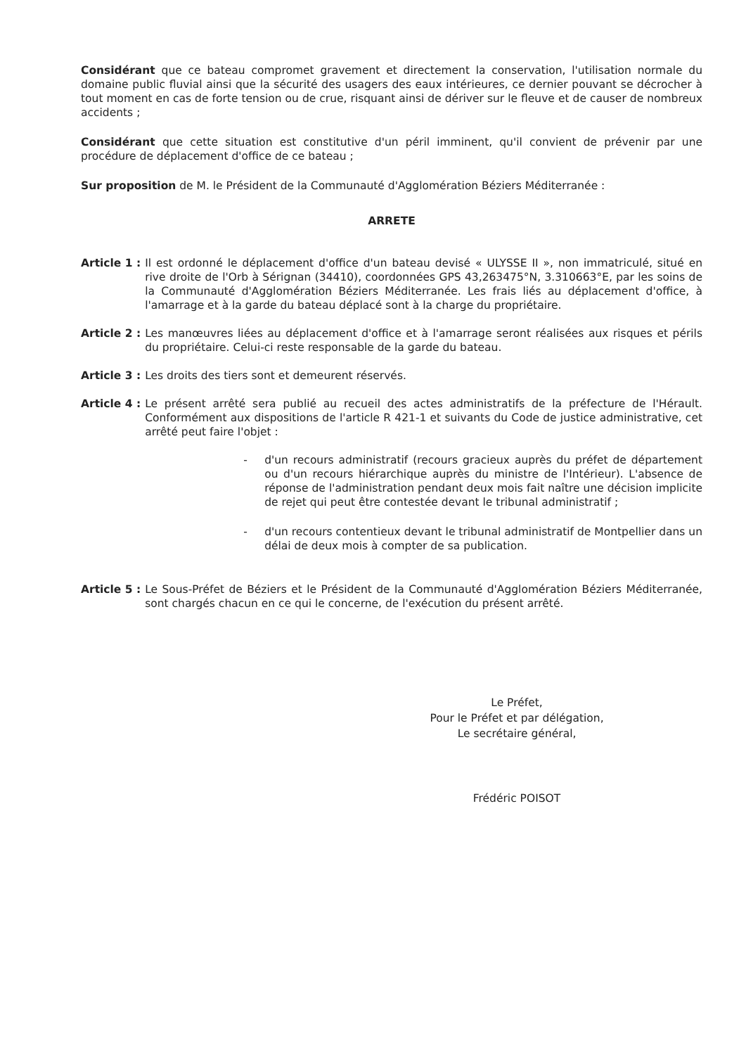Considérant que ce bateau compromet gravement et directement la conservation, l'utilisation normale du domaine public fluvial ainsi que la sécurité des usagers des eaux intérieures, ce dernier pouvant se décrocher à tout moment en cas de forte tension ou de crue, risquant ainsi de dériver sur le fleuve et de causer de nombreux accidents ;
Considérant que cette situation est constitutive d'un péril imminent, qu'il convient de prévenir par une procédure de déplacement d'office de ce bateau ;
Sur proposition de M. le Président de la Communauté d'Agglomération Béziers Méditerranée :
ARRETE
Article 1 : Il est ordonné le déplacement d'office d'un bateau devisé « ULYSSE II », non immatriculé, situé en rive droite de l'Orb à Sérignan (34410), coordonnées GPS 43,263475°N, 3.310663°E, par les soins de la Communauté d'Agglomération Béziers Méditerranée. Les frais liés au déplacement d'office, à l'amarrage et à la garde du bateau déplacé sont à la charge du propriétaire.
Article 2 : Les manœuvres liées au déplacement d'office et à l'amarrage seront réalisées aux risques et périls du propriétaire. Celui-ci reste responsable de la garde du bateau.
Article 3 : Les droits des tiers sont et demeurent réservés.
Article 4 : Le présent arrêté sera publié au recueil des actes administratifs de la préfecture de l'Hérault. Conformément aux dispositions de l'article R 421-1 et suivants du Code de justice administrative, cet arrêté peut faire l'objet :
- d'un recours administratif (recours gracieux auprès du préfet de département ou d'un recours hiérarchique auprès du ministre de l'Intérieur). L'absence de réponse de l'administration pendant deux mois fait naître une décision implicite de rejet qui peut être contestée devant le tribunal administratif ;
- d'un recours contentieux devant le tribunal administratif de Montpellier dans un délai de deux mois à compter de sa publication.
Article 5 : Le Sous-Préfet de Béziers et le Président de la Communauté d'Agglomération Béziers Méditerranée, sont chargés chacun en ce qui le concerne, de l'exécution du présent arrêté.
Le Préfet,
Pour le Préfet et par délégation,
Le secrétaire général,
Frédéric POISOT